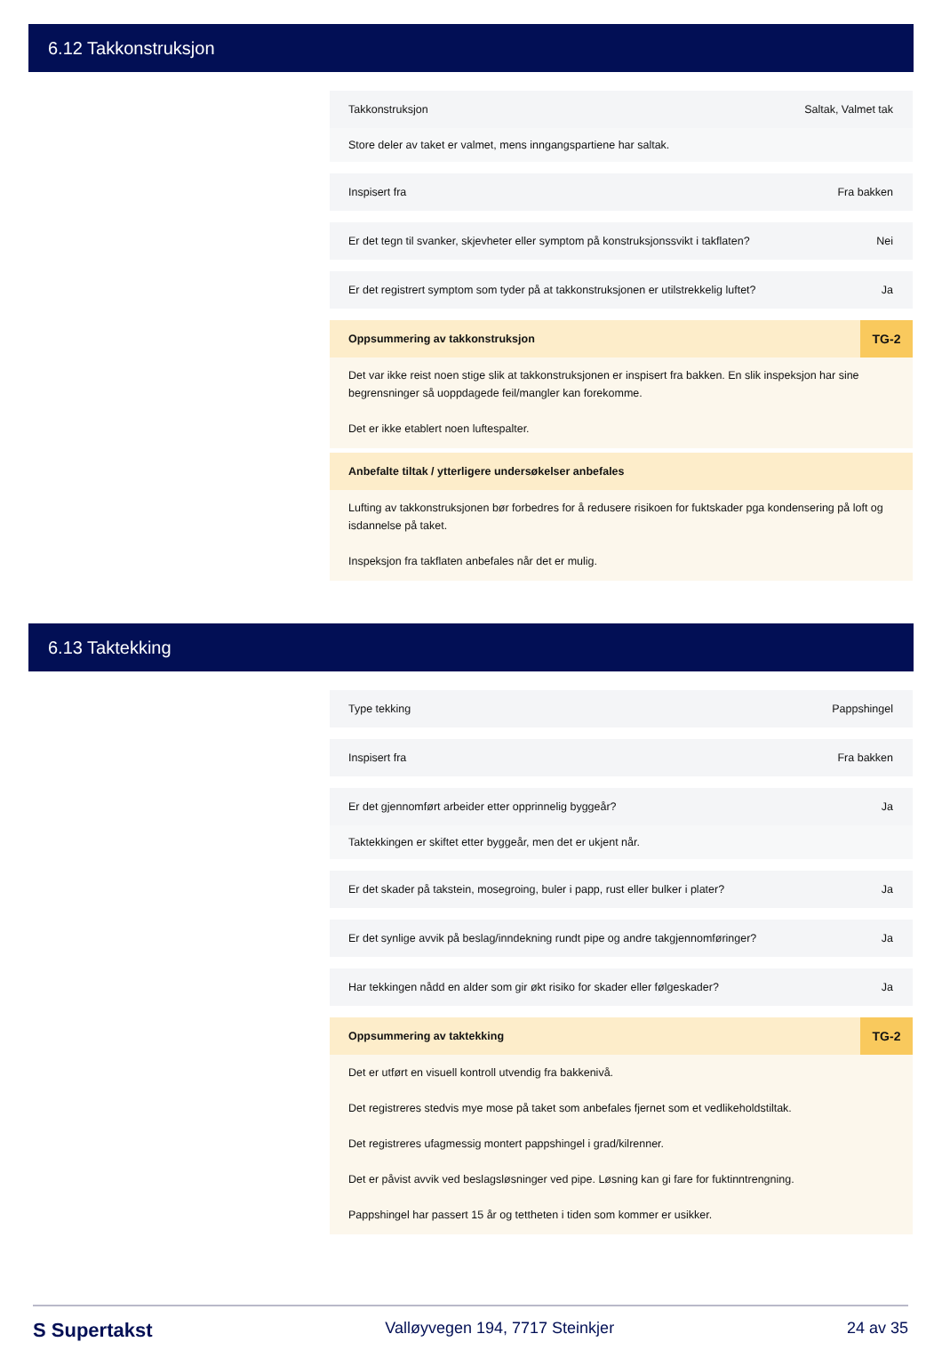6.12 Takkonstruksjon
Takkonstruksjon Saltak, Valmet tak
Store deler av taket er valmet, mens inngangspartiene har saltak.
Inspisert fra Fra bakken
Er det tegn til svanker, skjevheter eller symptom på konstruksjonssvikt i takflaten? Nei
Er det registrert symptom som tyder på at takkonstruksjonen er utilstrekkelig luftet? Ja
Oppsummering av takkonstruksjon TG-2
Det var ikke reist noen stige slik at takkonstruksjonen er inspisert fra bakken. En slik inspeksjon har sine begrensninger så uoppdagede feil/mangler kan forekomme.
Det er ikke etablert noen luftespalter.
Anbefalte tiltak / ytterligere undersøkelser anbefales
Lufting av takkonstruksjonen bør forbedres for å redusere risikoen for fuktskader pga kondensering på loft og isdannelse på taket.
Inspeksjon fra takflaten anbefales når det er mulig.
6.13 Taktekking
Type tekking Pappshingel
Inspisert fra Fra bakken
Er det gjennomført arbeider etter opprinnelig byggeår? Ja
Taktekkingen er skiftet etter byggeår, men det er ukjent når.
Er det skader på takstein, mosegroing, buler i papp, rust eller bulker i plater? Ja
Er det synlige avvik på beslag/inndekning rundt pipe og andre takgjennomføringer? Ja
Har tekkingen nådd en alder som gir økt risiko for skader eller følgeskader? Ja
Oppsummering av taktekking TG-2
Det er utført en visuell kontroll utvendig fra bakkenivå.
Det registreres stedvis mye mose på taket som anbefales fjernet som et vedlikeholdstiltak.
Det registreres ufagmessig montert pappshingel i grad/kilrenner.
Det er påvist avvik ved beslagsløsninger ved pipe. Løsning kan gi fare for fuktinntrengning.
Pappshingel har passert 15 år og tettheten i tiden som kommer er usikker.
S Supertakst Valløyvegen 194, 7717 Steinkjer 24 av 35